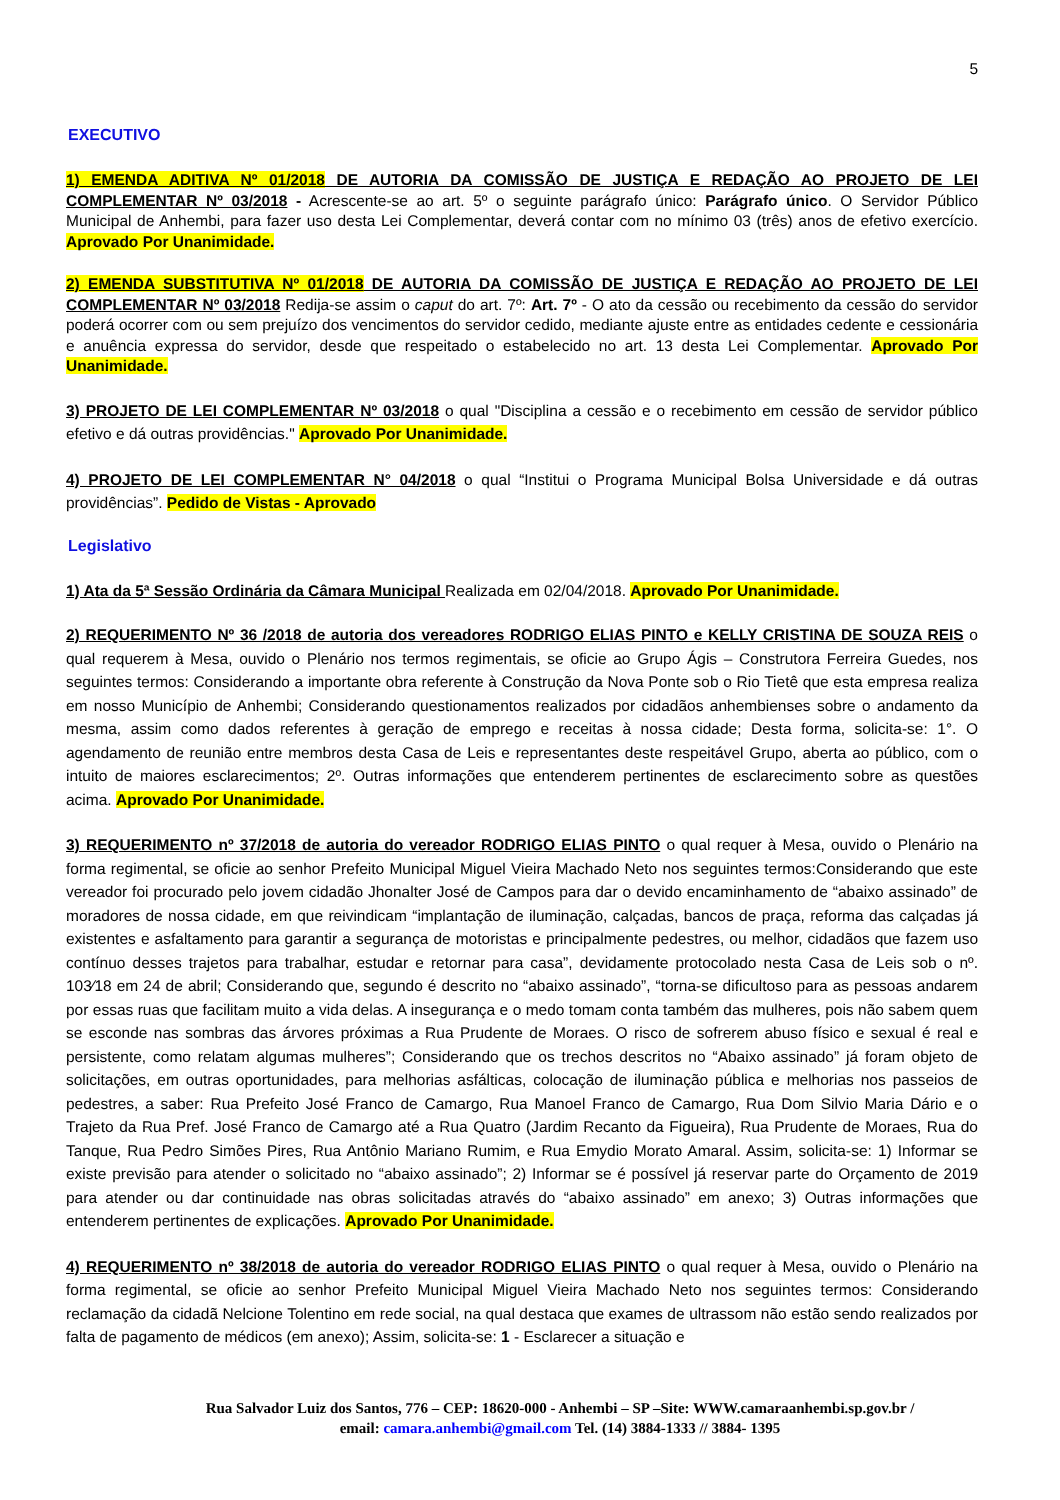5
EXECUTIVO
1) EMENDA ADITIVA Nº 01/2018 DE AUTORIA DA COMISSÃO DE JUSTIÇA E REDAÇÃO AO PROJETO DE LEI COMPLEMENTAR Nº 03/2018 - Acrescente-se ao art. 5º o seguinte parágrafo único: Parágrafo único. O Servidor Público Municipal de Anhembi, para fazer uso desta Lei Complementar, deverá contar com no mínimo 03 (três) anos de efetivo exercício. Aprovado Por Unanimidade.
2) EMENDA SUBSTITUTIVA Nº 01/2018 DE AUTORIA DA COMISSÃO DE JUSTIÇA E REDAÇÃO AO PROJETO DE LEI COMPLEMENTAR Nº 03/2018 Redija-se assim o caput do art. 7º: Art. 7º - O ato da cessão ou recebimento da cessão do servidor poderá ocorrer com ou sem prejuízo dos vencimentos do servidor cedido, mediante ajuste entre as entidades cedente e cessionária e anuência expressa do servidor, desde que respeitado o estabelecido no art. 13 desta Lei Complementar. Aprovado Por Unanimidade.
3) PROJETO DE LEI COMPLEMENTAR Nº 03/2018 o qual "Disciplina a cessão e o recebimento em cessão de servidor público efetivo e dá outras providências." Aprovado Por Unanimidade.
4) PROJETO DE LEI COMPLEMENTAR N° 04/2018 o qual “Institui o Programa Municipal Bolsa Universidade e dá outras providências”. Pedido de Vistas - Aprovado
Legislativo
1) Ata da 5ª Sessão Ordinária da Câmara Municipal Realizada em 02/04/2018. Aprovado Por Unanimidade.
2) REQUERIMENTO Nº 36 /2018 de autoria dos vereadores RODRIGO ELIAS PINTO e KELLY CRISTINA DE SOUZA REIS o qual requerem à Mesa, ouvido o Plenário nos termos regimentais, se oficie ao Grupo Ágis – Construtora Ferreira Guedes, nos seguintes termos: Considerando a importante obra referente à Construção da Nova Ponte sob o Rio Tietê que esta empresa realiza em nosso Município de Anhembi; Considerando questionamentos realizados por cidadãos anhembienses sobre o andamento da mesma, assim como dados referentes à geração de emprego e receitas à nossa cidade; Desta forma, solicita-se: 1°. O agendamento de reunião entre membros desta Casa de Leis e representantes deste respeitável Grupo, aberta ao público, com o intuito de maiores esclarecimentos; 2º. Outras informações que entenderem pertinentes de esclarecimento sobre as questões acima. Aprovado Por Unanimidade.
3) REQUERIMENTO nº 37/2018 de autoria do vereador RODRIGO ELIAS PINTO o qual requer à Mesa, ouvido o Plenário na forma regimental, se oficie ao senhor Prefeito Municipal Miguel Vieira Machado Neto nos seguintes termos:Considerando que este vereador foi procurado pelo jovem cidadão Jhonalter José de Campos para dar o devido encaminhamento de “abaixo assinado” de moradores de nossa cidade, em que reivindicam “implantação de iluminação, calçadas, bancos de praça, reforma das calçadas já existentes e asfaltamento para garantir a segurança de motoristas e principalmente pedestres, ou melhor, cidadãos que fazem uso contínuo desses trajetos para trabalhar, estudar e retornar para casa”, devidamente protocolado nesta Casa de Leis sob o nº. 103⁄18 em 24 de abril; Considerando que, segundo é descrito no “abaixo assinado”, “torna-se dificultoso para as pessoas andarem por essas ruas que facilitam muito a vida delas. A insegurança e o medo tomam conta também das mulheres, pois não sabem quem se esconde nas sombras das árvores próximas a Rua Prudente de Moraes. O risco de sofrerem abuso físico e sexual é real e persistente, como relatam algumas mulheres”; Considerando que os trechos descritos no “Abaixo assinado” já foram objeto de solicitações, em outras oportunidades, para melhorias asfálticas, colocação de iluminação pública e melhorias nos passeios de pedestres, a saber: Rua Prefeito José Franco de Camargo, Rua Manoel Franco de Camargo, Rua Dom Silvio Maria Dário e o Trajeto da Rua Pref. José Franco de Camargo até a Rua Quatro (Jardim Recanto da Figueira), Rua Prudente de Moraes, Rua do Tanque, Rua Pedro Simões Pires, Rua Antônio Mariano Rumim, e Rua Emydio Morato Amaral. Assim, solicita-se: 1) Informar se existe previsão para atender o solicitado no “abaixo assinado”; 2) Informar se é possível já reservar parte do Orçamento de 2019 para atender ou dar continuidade nas obras solicitadas através do “abaixo assinado” em anexo; 3) Outras informações que entenderem pertinentes de explicações. Aprovado Por Unanimidade.
4) REQUERIMENTO nº 38/2018 de autoria do vereador RODRIGO ELIAS PINTO o qual requer à Mesa, ouvido o Plenário na forma regimental, se oficie ao senhor Prefeito Municipal Miguel Vieira Machado Neto nos seguintes termos: Considerando reclamação da cidadã Nelcione Tolentino em rede social, na qual destaca que exames de ultrassom não estão sendo realizados por falta de pagamento de médicos (em anexo); Assim, solicita-se: 1 - Esclarecer a situação e
Rua Salvador Luiz dos Santos, 776 – CEP: 18620-000 - Anhembi – SP –Site: WWW.camaraanhembi.sp.gov.br /
email: camara.anhembi@gmail.com Tel. (14) 3884-1333 // 3884- 1395